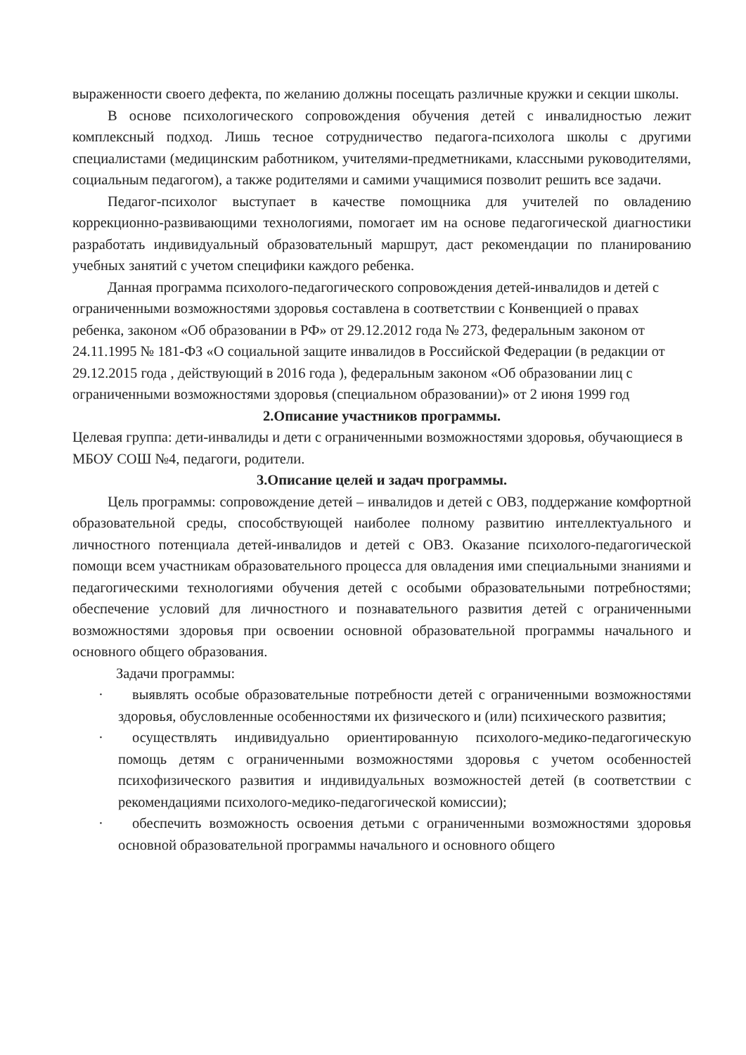выраженности своего дефекта, по желанию должны посещать различные кружки и секции школы.
В основе психологического сопровождения обучения детей с инвалидностью лежит комплексный подход. Лишь тесное сотрудничество педагога-психолога школы с другими специалистами (медицинским работником, учителями-предметниками, классными руководителями, социальным педагогом), а также родителями и самими учащимися позволит решить все задачи.
Педагог-психолог выступает в качестве помощника для учителей по овладению коррекционно-развивающими технологиями, помогает им на основе педагогической диагностики разработать индивидуальный образовательный маршрут, даст рекомендации по планированию учебных занятий с учетом специфики каждого ребенка.
Данная программа психолого-педагогического сопровождения детей-инвалидов и детей с ограниченными возможностями здоровья составлена в соответствии с Конвенцией о правах ребенка, законом «Об образовании в РФ» от 29.12.2012 года № 273, федеральным законом от 24.11.1995 № 181-ФЗ «О социальной защите инвалидов в Российской Федерации (в редакции от 29.12.2015 года , действующий в 2016 года ), федеральным законом «Об образовании лиц с ограниченными возможностями здоровья (специальном образовании)» от 2 июня 1999 год
2.Описание участников программы.
Целевая группа: дети-инвалиды и дети с ограниченными возможностями здоровья, обучающиеся в МБОУ СОШ №4, педагоги, родители.
3.Описание целей и задач программы.
Цель программы: сопровождение детей – инвалидов и детей с ОВЗ, поддержание комфортной образовательной среды, способствующей наиболее полному развитию интеллектуального и личностного потенциала детей-инвалидов и детей с ОВЗ. Оказание психолого-педагогической помощи всем участникам образовательного процесса для овладения ими специальными знаниями и педагогическими технологиями обучения детей с особыми образовательными потребностями; обеспечение условий для личностного и познавательного развития детей с ограниченными возможностями здоровья при освоении основной образовательной программы начального и основного общего образования.
Задачи программы:
· выявлять особые образовательные потребности детей с ограниченными возможностями здоровья, обусловленные особенностями их физического и (или) психического развития;
· осуществлять индивидуально ориентированную психолого-медико-педагогическую помощь детям с ограниченными возможностями здоровья с учетом особенностей психофизического развития и индивидуальных возможностей детей (в соответствии с рекомендациями психолого-медико-педагогической комиссии);
· обеспечить возможность освоения детьми с ограниченными возможностями здоровья основной образовательной программы начального и основного общего